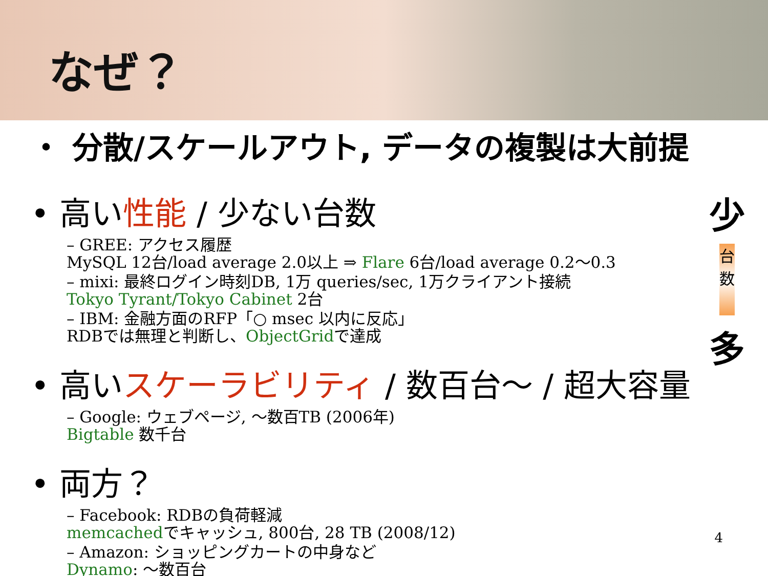なぜ？
・ 分散/スケールアウト, データの複製は大前提
• 高い性能 / 少ない台数
– GREE: アクセス履歴
MySQL 12台/load average 2.0以上 ⇒ Flare 6台/load average 0.2〜0.3
– mixi: 最終ログイン時刻DB, 1万 queries/sec, 1万クライアント接続
Tokyo Tyrant/Tokyo Cabinet 2台
– IBM: 金融方面のRFP「○ msec 以内に反応」
RDBでは無理と判断し、ObjectGridで達成
• 高いスケーラビリティ / 数百台〜 / 超大容量
– Google: ウェブページ, 〜数百TB (2006年)
Bigtable 数千台
• 両方？
– Facebook: RDBの負荷軽減
memcachedでキャッシュ, 800台, 28 TB (2008/12)
– Amazon: ショッピングカートの中身など
Dynamo: 〜数百台
少
台数
多
4